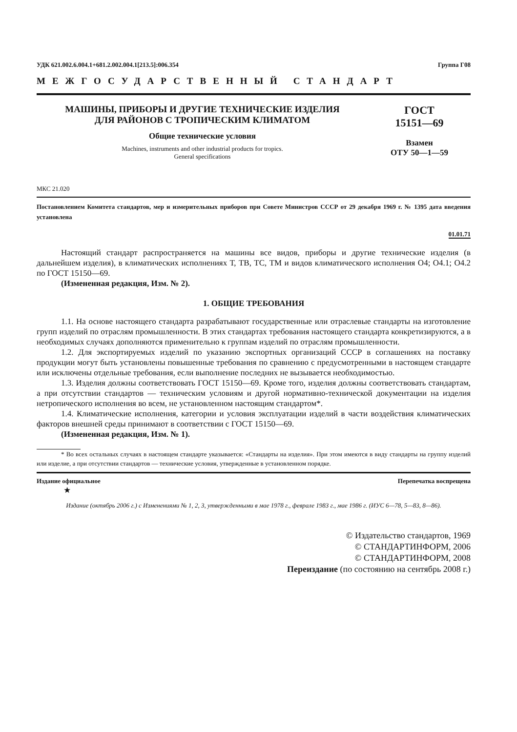УДК 621.002.6.004.1+681.2.002.004.1[213.5]:006.354 Группа Г08
МЕЖГОСУДАРСТВЕННЫЙ СТАНДАРТ
МАШИНЫ, ПРИБОРЫ И ДРУГИЕ ТЕХНИЧЕСКИЕ ИЗДЕЛИЯ
ДЛЯ РАЙОНОВ С ТРОПИЧЕСКИМ КЛИМАТОМ
Общие технические условия
Machines, instruments and other industrial products for tropics.
General specifications
ГОСТ
15151—69
Взамен
ОТУ 50—1—59
МКС 21.020
Постановлением Комитета стандартов, мер и измерительных приборов при Совете Министров СССР от 29 декабря 1969 г. № 1395 дата введения установлена
01.01.71
Настоящий стандарт распространяется на машины все видов, приборы и другие технические изделия (в дальнейшем изделия), в климатических исполнениях Т, ТВ, ТС, ТМ и видов климатического исполнения О4; О4.1; О4.2 по ГОСТ 15150—69.
(Измененная редакция, Изм. № 2).
1. ОБЩИЕ ТРЕБОВАНИЯ
1.1. На основе настоящего стандарта разрабатывают государственные или отраслевые стандарты на изготовление групп изделий по отраслям промышленности. В этих стандартах требования настоящего стандарта конкретизируются, а в необходимых случаях дополняются применительно к группам изделий по отраслям промышленности.
1.2. Для экспортируемых изделий по указанию экспортных организаций СССР в соглашениях на поставку продукции могут быть установлены повышенные требования по сравнению с предусмотренными в настоящем стандарте или исключены отдельные требования, если выполнение последних не вызывается необходимостью.
1.3. Изделия должны соответствовать ГОСТ 15150—69. Кроме того, изделия должны соответствовать стандартам, а при отсутствии стандартов — техническим условиям и другой нормативно-технической документации на изделия нетропического исполнения во всем, не установленном настоящим стандартом*.
1.4. Климатические исполнения, категории и условия эксплуатации изделий в части воздействия климатических факторов внешней среды принимают в соответствии с ГОСТ 15150—69.
(Измененная редакция, Изм. № 1).
* Во всех остальных случаях в настоящем стандарте указывается: «Стандарты на изделия». При этом имеются в виду стандарты на группу изделий или изделие, а при отсутствии стандартов — технические условия, утвержденные в установленном порядке.
Издание официальное Перепечатка воспрещена
★
Издание (октябрь 2006 г.) с Изменениями № 1, 2, 3, утвержденными в мае 1978 г., феврале 1983 г., мае 1986 г. (ИУС 6—78, 5—83, 8—86).
© Издательство стандартов, 1969
© СТАНДАРТИНФОРМ, 2006
© СТАНДАРТИНФОРМ, 2008
Переиздание (по состоянию на сентябрь 2008 г.)